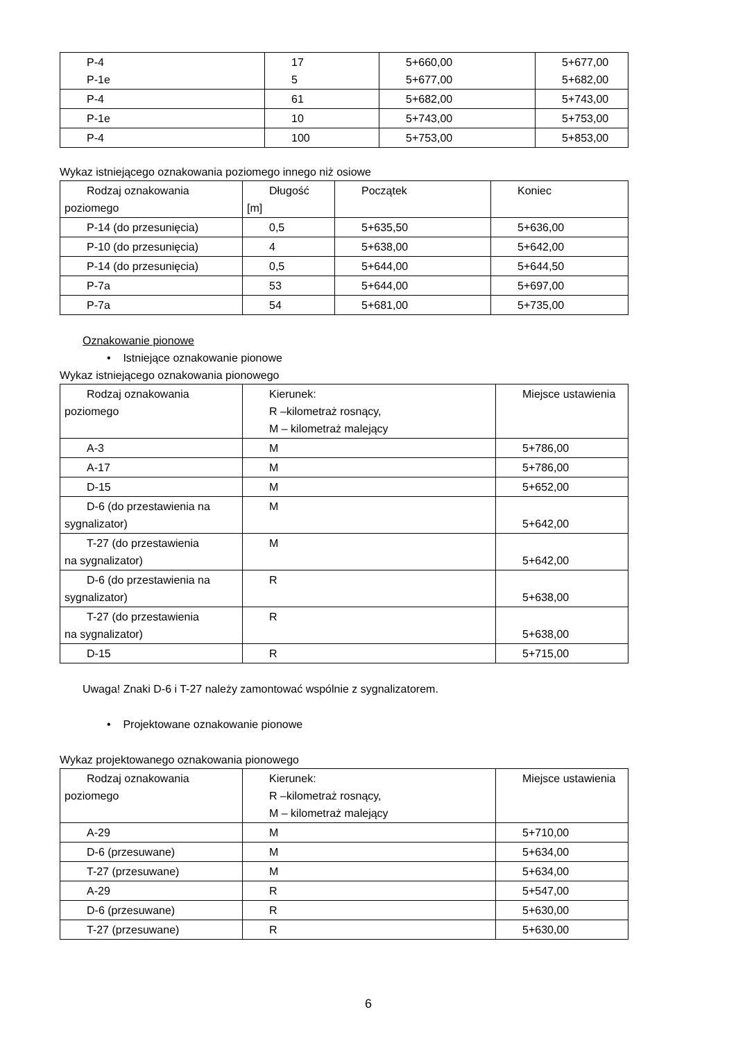| P-4 P-1e | 17 5 | 5+660,00 5+677,00 | 5+677,00 5+682,00 |
| P-4 | 61 | 5+682,00 | 5+743,00 |
| P-1e | 10 | 5+743,00 | 5+753,00 |
| P-4 | 100 | 5+753,00 | 5+853,00 |
Wykaz istniejącego oznakowania poziomego innego niż osiowe
| Rodzaj oznakowania poziomego | Długość [m] | Początek | Koniec |
| P-14 (do przesunięcia) | 0,5 | 5+635,50 | 5+636,00 |
| P-10 (do przesunięcia) | 4 | 5+638,00 | 5+642,00 |
| P-14 (do przesunięcia) | 0,5 | 5+644,00 | 5+644,50 |
| P-7a | 53 | 5+644,00 | 5+697,00 |
| P-7a | 54 | 5+681,00 | 5+735,00 |
Oznakowanie pionowe
• Istniejące oznakowanie pionowe
Wykaz istniejącego oznakowania pionowego
| Rodzaj oznakowania poziomego | Kierunek: R –kilometraż rosnący, M – kilometraż malejący | Miejsce ustawienia |
| A-3 | M | 5+786,00 |
| A-17 | M | 5+786,00 |
| D-15 | M | 5+652,00 |
| D-6 (do przestawienia na sygnalizator) | M | 5+642,00 |
| T-27 (do przestawienia na sygnalizator) | M | 5+642,00 |
| D-6 (do przestawienia na sygnalizator) | R | 5+638,00 |
| T-27 (do przestawienia na sygnalizator) | R | 5+638,00 |
| D-15 | R | 5+715,00 |
Uwaga! Znaki D-6 i T-27 należy zamontować wspólnie z sygnalizatorem.
• Projektowane oznakowanie pionowe
Wykaz projektowanego oznakowania pionowego
| Rodzaj oznakowania poziomego | Kierunek: R –kilometraż rosnący, M – kilometraż malejący | Miejsce ustawienia |
| A-29 | M | 5+710,00 |
| D-6 (przesuwane) | M | 5+634,00 |
| T-27 (przesuwane) | M | 5+634,00 |
| A-29 | R | 5+547,00 |
| D-6 (przesuwane) | R | 5+630,00 |
| T-27 (przesuwane) | R | 5+630,00 |
6